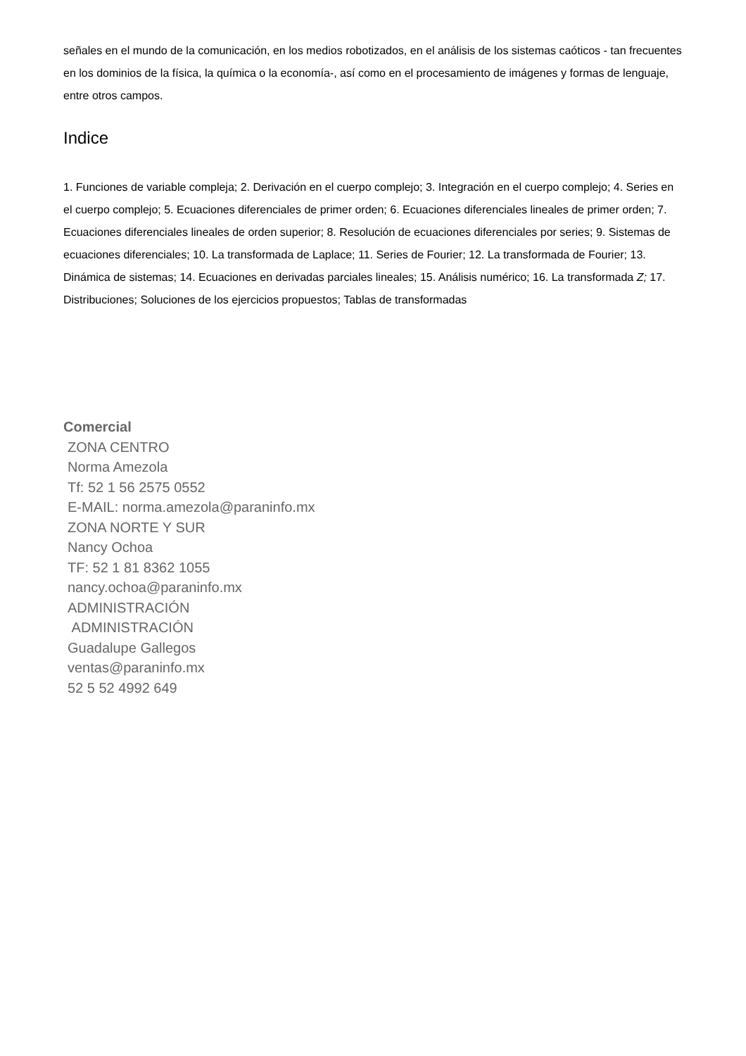señales en el mundo de la comunicación, en los medios robotizados, en el análisis de los sistemas caóticos - tan frecuentes en los dominios de la física, la química o la economía-, así como en el procesamiento de imágenes y formas de lenguaje, entre otros campos.
Indice
1. Funciones de variable compleja; 2. Derivación en el cuerpo complejo; 3. Integración en el cuerpo complejo; 4. Series en el cuerpo complejo; 5. Ecuaciones diferenciales de primer orden; 6. Ecuaciones diferenciales lineales de primer orden; 7. Ecuaciones diferenciales lineales de orden superior; 8. Resolución de ecuaciones diferenciales por series; 9. Sistemas de ecuaciones diferenciales; 10. La transformada de Laplace; 11. Series de Fourier; 12. La transformada de Fourier; 13. Dinámica de sistemas; 14. Ecuaciones en derivadas parciales lineales; 15. Análisis numérico; 16. La transformada Z; 17. Distribuciones; Soluciones de los ejercicios propuestos; Tablas de transformadas
Comercial
ZONA CENTRO
Norma Amezola
Tf: 52 1 56 2575 0552
E-MAIL: norma.amezola@paraninfo.mx
ZONA NORTE Y SUR
Nancy Ochoa
TF: 52 1 81 8362 1055
nancy.ochoa@paraninfo.mx
ADMINISTRACIÓN
ADMINISTRACIÓN
Guadalupe Gallegos
ventas@paraninfo.mx
52 5 52 4992 649